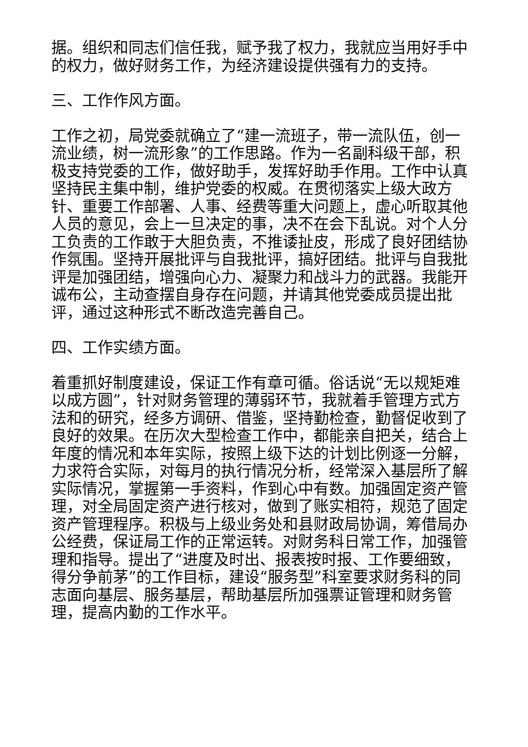据。组织和同志们信任我，赋予我了权力，我就应当用好手中的权力，做好财务工作，为经济建设提供强有力的支持。
三、工作作风方面。
工作之初，局党委就确立了“建一流班子，带一流队伍，创一流业绩，树一流形象”的工作思路。作为一名副科级干部，积极支持党委的工作，做好助手，发挥好助手作用。工作中认真坚持民主集中制，维护党委的权威。在贯彻落实上级大政方针、重要工作部署、人事、经费等重大问题上，虚心听取其他人员的意见，会上一旦决定的事，决不在会下乱说。对个人分工负责的工作敢于大胆负责，不推诿扯皮，形成了良好团结协作氛围。坚持开展批评与自我批评，搞好团结。批评与自我批评是加强团结，增强向心力、凝聚力和战斗力的武器。我能开诚布公，主动查摆自身存在问题，并请其他党委成员提出批评，通过这种形式不断改造完善自己。
四、工作实绩方面。
着重抓好制度建设，保证工作有章可循。俗话说“无以规矩难以成方圆”，针对财务管理的薄弱环节，我就着手管理方式方法和的研究，经多方调研、借鉴，坚持勤检查，勤督促收到了良好的效果。在历次大型检查工作中，都能亲自把关，结合上年度的情况和本年实际，按照上级下达的计划比例逐一分解，力求符合实际，对每月的执行情况分析，经常深入基层所了解实际情况，掌握第一手资料，作到心中有数。加强固定资产管理，对全局固定资产进行核对，做到了账实相符，规范了固定资产管理程序。积极与上级业务处和县财政局协调，筹借局办公经费，保证局工作的正常运转。对财务科日常工作，加强管理和指导。提出了“进度及时出、报表按时报、工作要细致，得分争前茅”的工作目标，建设“服务型”科室要求财务科的同志面向基层、服务基层，帮助基层所加强票证管理和财务管理，提高内勤的工作水平。